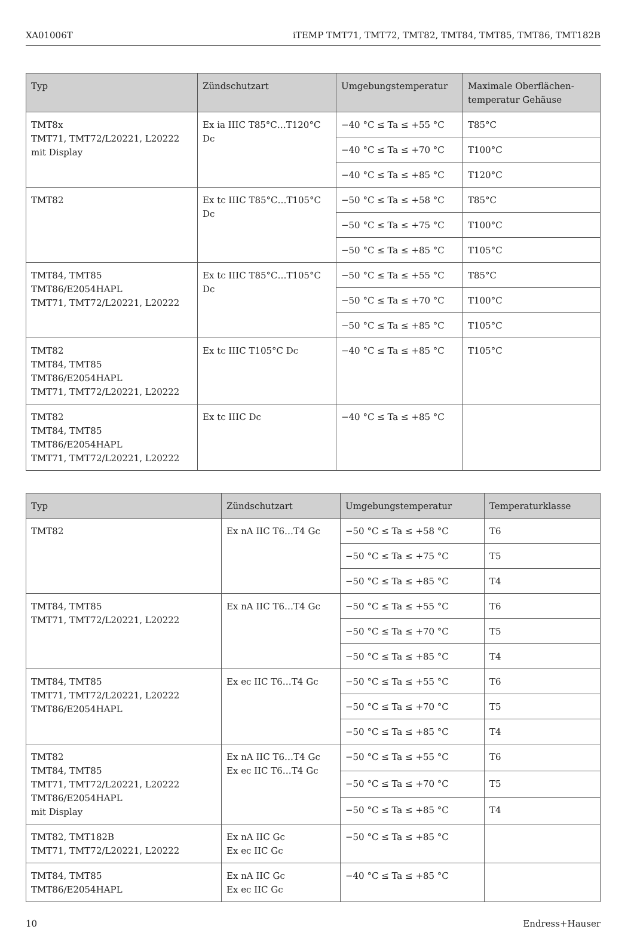XA01006T iTEMP TMT71, TMT72, TMT82, TMT84, TMT85, TMT86, TMT182B
| Typ | Zündschutzart | Umgebungstemperatur | Maximale Oberflächen-temperatur Gehäuse |
| --- | --- | --- | --- |
| TMT8x TMT71, TMT72/L20221, L20222 mit Display | Ex ia IIIC T85°C…T120°C Dc | −40 °C ≤ Ta ≤ +55 °C | T85°C |
| | | −40 °C ≤ Ta ≤ +70 °C | T100°C |
| | | −40 °C ≤ Ta ≤ +85 °C | T120°C |
| TMT82 | Ex tc IIIC T85°C…T105°C Dc | −50 °C ≤ Ta ≤ +58 °C | T85°C |
| | | −50 °C ≤ Ta ≤ +75 °C | T100°C |
| | | −50 °C ≤ Ta ≤ +85 °C | T105°C |
| TMT84, TMT85 TMT86/E2054HAPL TMT71, TMT72/L20221, L20222 | Ex tc IIIC T85°C…T105°C Dc | −50 °C ≤ Ta ≤ +55 °C | T85°C |
| | | −50 °C ≤ Ta ≤ +70 °C | T100°C |
| | | −50 °C ≤ Ta ≤ +85 °C | T105°C |
| TMT82 TMT84, TMT85 TMT86/E2054HAPL TMT71, TMT72/L20221, L20222 | Ex tc IIIC T105°C Dc | −40 °C ≤ Ta ≤ +85 °C | T105°C |
| TMT82 TMT84, TMT85 TMT86/E2054HAPL TMT71, TMT72/L20221, L20222 | Ex tc IIIC Dc | −40 °C ≤ Ta ≤ +85 °C | |
| Typ | Zündschutzart | Umgebungstemperatur | Temperaturklasse |
| --- | --- | --- | --- |
| TMT82 | Ex nA IIC T6…T4 Gc | −50 °C ≤ Ta ≤ +58 °C | T6 |
| | | −50 °C ≤ Ta ≤ +75 °C | T5 |
| | | −50 °C ≤ Ta ≤ +85 °C | T4 |
| TMT84, TMT85 TMT71, TMT72/L20221, L20222 | Ex nA IIC T6…T4 Gc | −50 °C ≤ Ta ≤ +55 °C | T6 |
| | | −50 °C ≤ Ta ≤ +70 °C | T5 |
| | | −50 °C ≤ Ta ≤ +85 °C | T4 |
| TMT84, TMT85 TMT71, TMT72/L20221, L20222 TMT86/E2054HAPL | Ex ec IIC T6…T4 Gc | −50 °C ≤ Ta ≤ +55 °C | T6 |
| | | −50 °C ≤ Ta ≤ +70 °C | T5 |
| | | −50 °C ≤ Ta ≤ +85 °C | T4 |
| TMT82 TMT84, TMT85 TMT71, TMT72/L20221, L20222 TMT86/E2054HAPL mit Display | Ex nA IIC T6…T4 Gc Ex ec IIC T6…T4 Gc | −50 °C ≤ Ta ≤ +55 °C | T6 |
| | | −50 °C ≤ Ta ≤ +70 °C | T5 |
| | | −50 °C ≤ Ta ≤ +85 °C | T4 |
| TMT82, TMT182B TMT71, TMT72/L20221, L20222 | Ex nA IIC Gc Ex ec IIC Gc | −50 °C ≤ Ta ≤ +85 °C | |
| TMT84, TMT85 TMT86/E2054HAPL | Ex nA IIC Gc Ex ec IIC Gc | −40 °C ≤ Ta ≤ +85 °C | |
10 Endress+Hauser